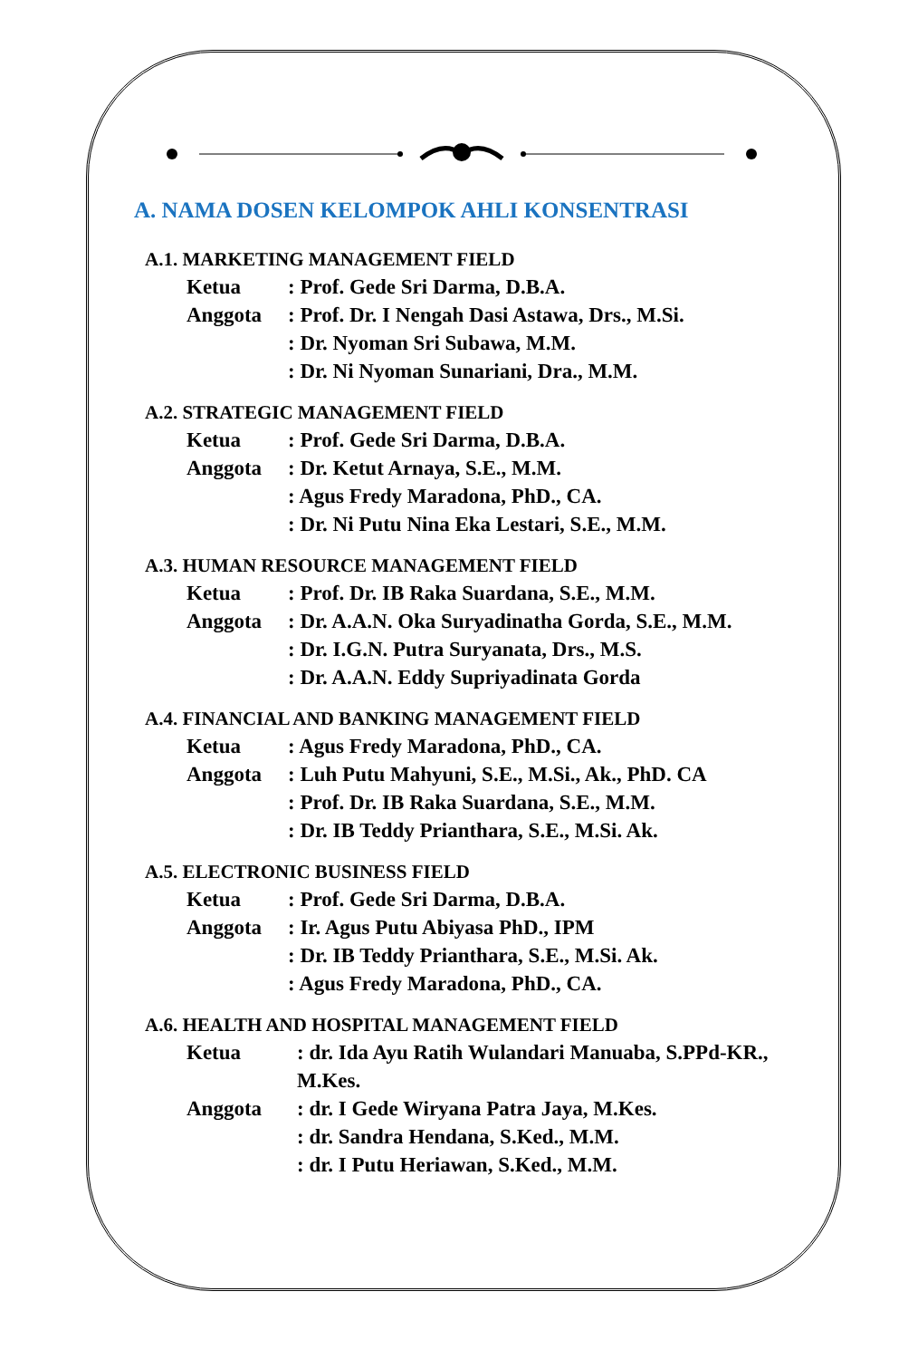A. NAMA DOSEN KELOMPOK AHLI KONSENTRASI
A.1. MARKETING MANAGEMENT FIELD
Ketua: Prof. Gede Sri Darma, D.B.A.
Anggota: Prof. Dr. I Nengah Dasi Astawa, Drs., M.Si.
: Dr. Nyoman Sri Subawa, M.M.
: Dr. Ni Nyoman Sunariani, Dra., M.M.
A.2. STRATEGIC MANAGEMENT FIELD
Ketua: Prof. Gede Sri Darma, D.B.A.
Anggota: Dr. Ketut Arnaya, S.E., M.M.
: Agus Fredy Maradona, PhD., CA.
: Dr. Ni Putu Nina Eka Lestari, S.E., M.M.
A.3. HUMAN RESOURCE MANAGEMENT FIELD
Ketua: Prof. Dr. IB Raka Suardana, S.E., M.M.
Anggota: Dr. A.A.N. Oka Suryadinatha Gorda, S.E., M.M.
: Dr. I.G.N. Putra Suryanata, Drs., M.S.
: Dr. A.A.N. Eddy Supriyadinata Gorda
A.4. FINANCIAL AND BANKING MANAGEMENT FIELD
Ketua: Agus Fredy Maradona, PhD., CA.
Anggota: Luh Putu Mahyuni, S.E., M.Si., Ak., PhD. CA
: Prof. Dr. IB Raka Suardana, S.E., M.M.
: Dr. IB Teddy Prianthara, S.E., M.Si. Ak.
A.5. ELECTRONIC BUSINESS FIELD
Ketua: Prof. Gede Sri Darma, D.B.A.
Anggota: Ir. Agus Putu Abiyasa PhD., IPM
: Dr. IB Teddy Prianthara, S.E., M.Si. Ak.
: Agus Fredy Maradona, PhD., CA.
A.6. HEALTH AND HOSPITAL MANAGEMENT FIELD
Ketua: dr. Ida Ayu Ratih Wulandari Manuaba, S.PPd-KR., M.Kes.
Anggota: dr. I Gede Wiryana Patra Jaya, M.Kes.
: dr. Sandra Hendana, S.Ked., M.M.
: dr. I Putu Heriawan, S.Ked., M.M.